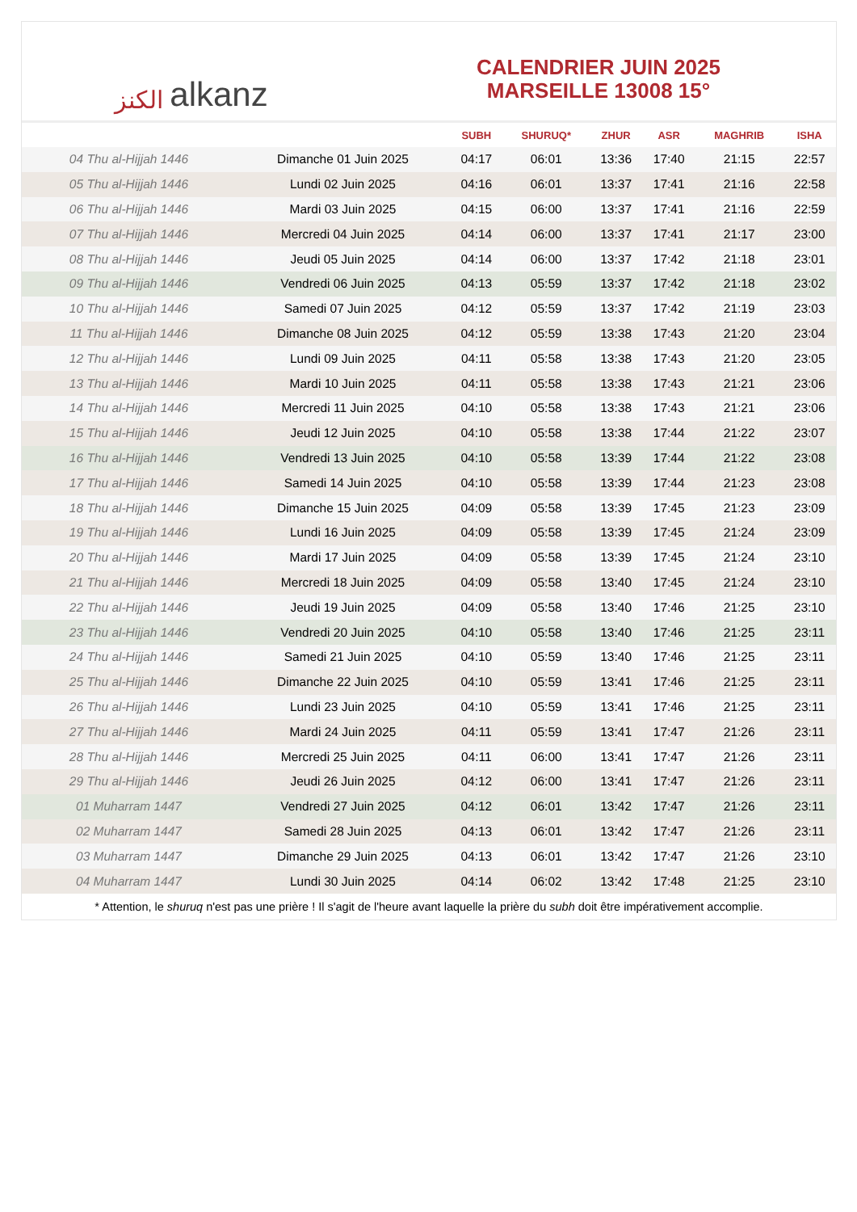الكنز alkanz
CALENDRIER JUIN 2025
MARSEILLE 13008 15°
| | | SUBH | SHURUQ* | ZHUR | ASR | MAGHRIB | ISHA |
| --- | --- | --- | --- | --- | --- | --- | --- |
| 04 Thu al-Hijjah 1446 | Dimanche 01 Juin 2025 | 04:17 | 06:01 | 13:36 | 17:40 | 21:15 | 22:57 |
| 05 Thu al-Hijjah 1446 | Lundi 02 Juin 2025 | 04:16 | 06:01 | 13:37 | 17:41 | 21:16 | 22:58 |
| 06 Thu al-Hijjah 1446 | Mardi 03 Juin 2025 | 04:15 | 06:00 | 13:37 | 17:41 | 21:16 | 22:59 |
| 07 Thu al-Hijjah 1446 | Mercredi 04 Juin 2025 | 04:14 | 06:00 | 13:37 | 17:41 | 21:17 | 23:00 |
| 08 Thu al-Hijjah 1446 | Jeudi 05 Juin 2025 | 04:14 | 06:00 | 13:37 | 17:42 | 21:18 | 23:01 |
| 09 Thu al-Hijjah 1446 | Vendredi 06 Juin 2025 | 04:13 | 05:59 | 13:37 | 17:42 | 21:18 | 23:02 |
| 10 Thu al-Hijjah 1446 | Samedi 07 Juin 2025 | 04:12 | 05:59 | 13:37 | 17:42 | 21:19 | 23:03 |
| 11 Thu al-Hijjah 1446 | Dimanche 08 Juin 2025 | 04:12 | 05:59 | 13:38 | 17:43 | 21:20 | 23:04 |
| 12 Thu al-Hijjah 1446 | Lundi 09 Juin 2025 | 04:11 | 05:58 | 13:38 | 17:43 | 21:20 | 23:05 |
| 13 Thu al-Hijjah 1446 | Mardi 10 Juin 2025 | 04:11 | 05:58 | 13:38 | 17:43 | 21:21 | 23:06 |
| 14 Thu al-Hijjah 1446 | Mercredi 11 Juin 2025 | 04:10 | 05:58 | 13:38 | 17:43 | 21:21 | 23:06 |
| 15 Thu al-Hijjah 1446 | Jeudi 12 Juin 2025 | 04:10 | 05:58 | 13:38 | 17:44 | 21:22 | 23:07 |
| 16 Thu al-Hijjah 1446 | Vendredi 13 Juin 2025 | 04:10 | 05:58 | 13:39 | 17:44 | 21:22 | 23:08 |
| 17 Thu al-Hijjah 1446 | Samedi 14 Juin 2025 | 04:10 | 05:58 | 13:39 | 17:44 | 21:23 | 23:08 |
| 18 Thu al-Hijjah 1446 | Dimanche 15 Juin 2025 | 04:09 | 05:58 | 13:39 | 17:45 | 21:23 | 23:09 |
| 19 Thu al-Hijjah 1446 | Lundi 16 Juin 2025 | 04:09 | 05:58 | 13:39 | 17:45 | 21:24 | 23:09 |
| 20 Thu al-Hijjah 1446 | Mardi 17 Juin 2025 | 04:09 | 05:58 | 13:39 | 17:45 | 21:24 | 23:10 |
| 21 Thu al-Hijjah 1446 | Mercredi 18 Juin 2025 | 04:09 | 05:58 | 13:40 | 17:45 | 21:24 | 23:10 |
| 22 Thu al-Hijjah 1446 | Jeudi 19 Juin 2025 | 04:09 | 05:58 | 13:40 | 17:46 | 21:25 | 23:10 |
| 23 Thu al-Hijjah 1446 | Vendredi 20 Juin 2025 | 04:10 | 05:58 | 13:40 | 17:46 | 21:25 | 23:11 |
| 24 Thu al-Hijjah 1446 | Samedi 21 Juin 2025 | 04:10 | 05:59 | 13:40 | 17:46 | 21:25 | 23:11 |
| 25 Thu al-Hijjah 1446 | Dimanche 22 Juin 2025 | 04:10 | 05:59 | 13:41 | 17:46 | 21:25 | 23:11 |
| 26 Thu al-Hijjah 1446 | Lundi 23 Juin 2025 | 04:10 | 05:59 | 13:41 | 17:46 | 21:25 | 23:11 |
| 27 Thu al-Hijjah 1446 | Mardi 24 Juin 2025 | 04:11 | 05:59 | 13:41 | 17:47 | 21:26 | 23:11 |
| 28 Thu al-Hijjah 1446 | Mercredi 25 Juin 2025 | 04:11 | 06:00 | 13:41 | 17:47 | 21:26 | 23:11 |
| 29 Thu al-Hijjah 1446 | Jeudi 26 Juin 2025 | 04:12 | 06:00 | 13:41 | 17:47 | 21:26 | 23:11 |
| 01 Muharram 1447 | Vendredi 27 Juin 2025 | 04:12 | 06:01 | 13:42 | 17:47 | 21:26 | 23:11 |
| 02 Muharram 1447 | Samedi 28 Juin 2025 | 04:13 | 06:01 | 13:42 | 17:47 | 21:26 | 23:11 |
| 03 Muharram 1447 | Dimanche 29 Juin 2025 | 04:13 | 06:01 | 13:42 | 17:47 | 21:26 | 23:10 |
| 04 Muharram 1447 | Lundi 30 Juin 2025 | 04:14 | 06:02 | 13:42 | 17:48 | 21:25 | 23:10 |
* Attention, le shuruq n'est pas une prière ! Il s'agit de l'heure avant laquelle la prière du subh doit être impérativement accomplie.